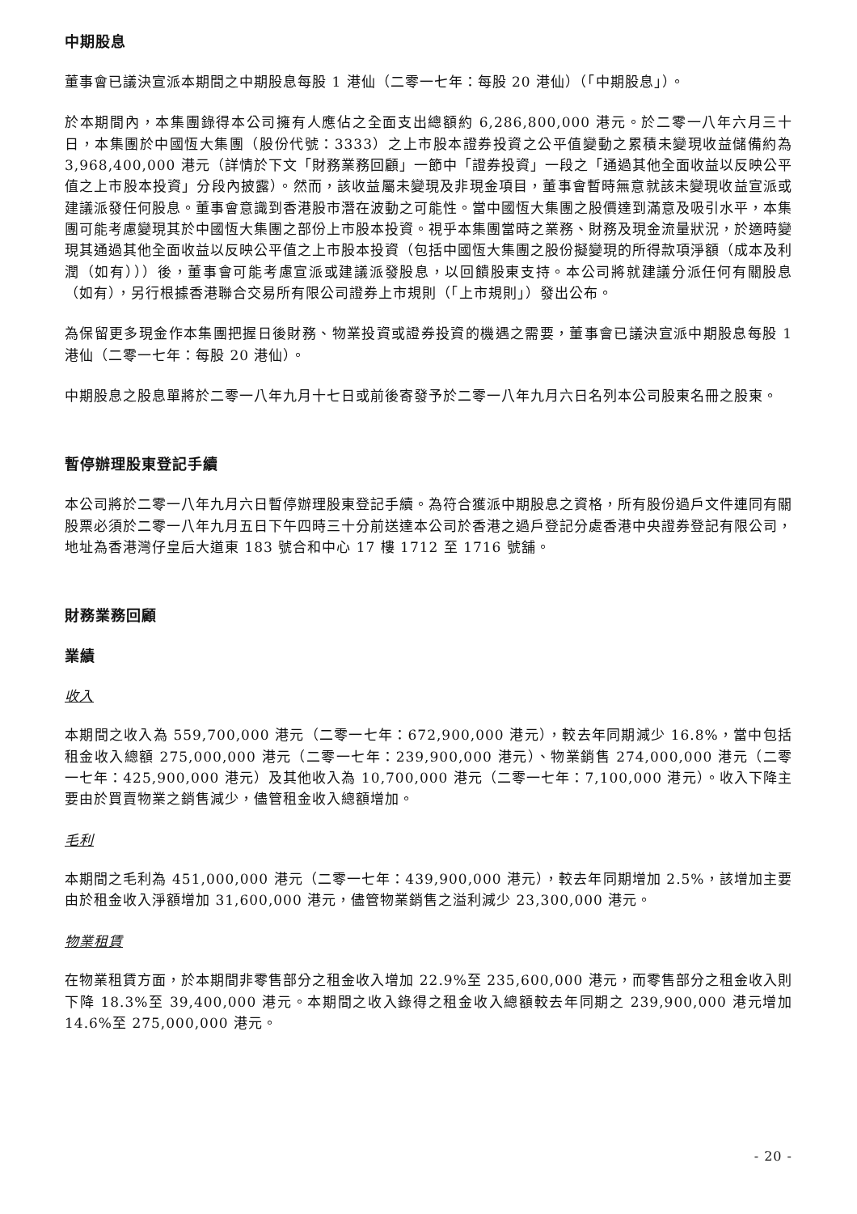中期股息
董事會已議決宣派本期間之中期股息每股 1 港仙（二零一七年：每股 20 港仙）（「中期股息」）。
於本期間內，本集團錄得本公司擁有人應佔之全面支出總額約 6,286,800,000 港元。於二零一八年六月三十日，本集團於中國恆大集團（股份代號：3333）之上市股本證券投資之公平值變動之累積未變現收益儲備約為 3,968,400,000 港元（詳情於下文「財務業務回顧」一節中「證券投資」一段之「通過其他全面收益以反映公平值之上市股本投資」分段內披露）。然而，該收益屬未變現及非現金項目，董事會暫時無意就該未變現收益宣派或建議派發任何股息。董事會意識到香港股市潛在波動之可能性。當中國恆大集團之股價達到滿意及吸引水平，本集團可能考慮變現其於中國恆大集團之部份上市股本投資。視乎本集團當時之業務、財務及現金流量狀況，於適時變現其通過其他全面收益以反映公平值之上市股本投資（包括中國恆大集團之股份擬變現的所得款項淨額（成本及利潤（如有）））後，董事會可能考慮宣派或建議派發股息，以回饋股東支持。本公司將就建議分派任何有關股息（如有），另行根據香港聯合交易所有限公司證券上市規則（「上市規則」）發出公布。
為保留更多現金作本集團把握日後財務、物業投資或證券投資的機遇之需要，董事會已議決宣派中期股息每股 1 港仙（二零一七年：每股 20 港仙）。
中期股息之股息單將於二零一八年九月十七日或前後寄發予於二零一八年九月六日名列本公司股東名冊之股東。
暫停辦理股東登記手續
本公司將於二零一八年九月六日暫停辦理股東登記手續。為符合獲派中期股息之資格，所有股份過戶文件連同有關股票必須於二零一八年九月五日下午四時三十分前送達本公司於香港之過戶登記分處香港中央證券登記有限公司，地址為香港灣仔皇后大道東 183 號合和中心 17 樓 1712 至 1716 號舖。
財務業務回顧
業績
收入
本期間之收入為 559,700,000 港元（二零一七年：672,900,000 港元），較去年同期減少 16.8%，當中包括租金收入總額 275,000,000 港元（二零一七年：239,900,000 港元）、物業銷售 274,000,000 港元（二零一七年：425,900,000 港元）及其他收入為 10,700,000 港元（二零一七年：7,100,000 港元）。收入下降主要由於買賣物業之銷售減少，儘管租金收入總額增加。
毛利
本期間之毛利為 451,000,000 港元（二零一七年：439,900,000 港元），較去年同期增加 2.5%，該增加主要由於租金收入淨額增加 31,600,000 港元，儘管物業銷售之溢利減少 23,300,000 港元。
物業租賃
在物業租賃方面，於本期間非零售部分之租金收入增加 22.9%至 235,600,000 港元，而零售部分之租金收入則下降 18.3%至 39,400,000 港元。本期間之收入錄得之租金收入總額較去年同期之 239,900,000 港元增加 14.6%至 275,000,000 港元。
- 20 -